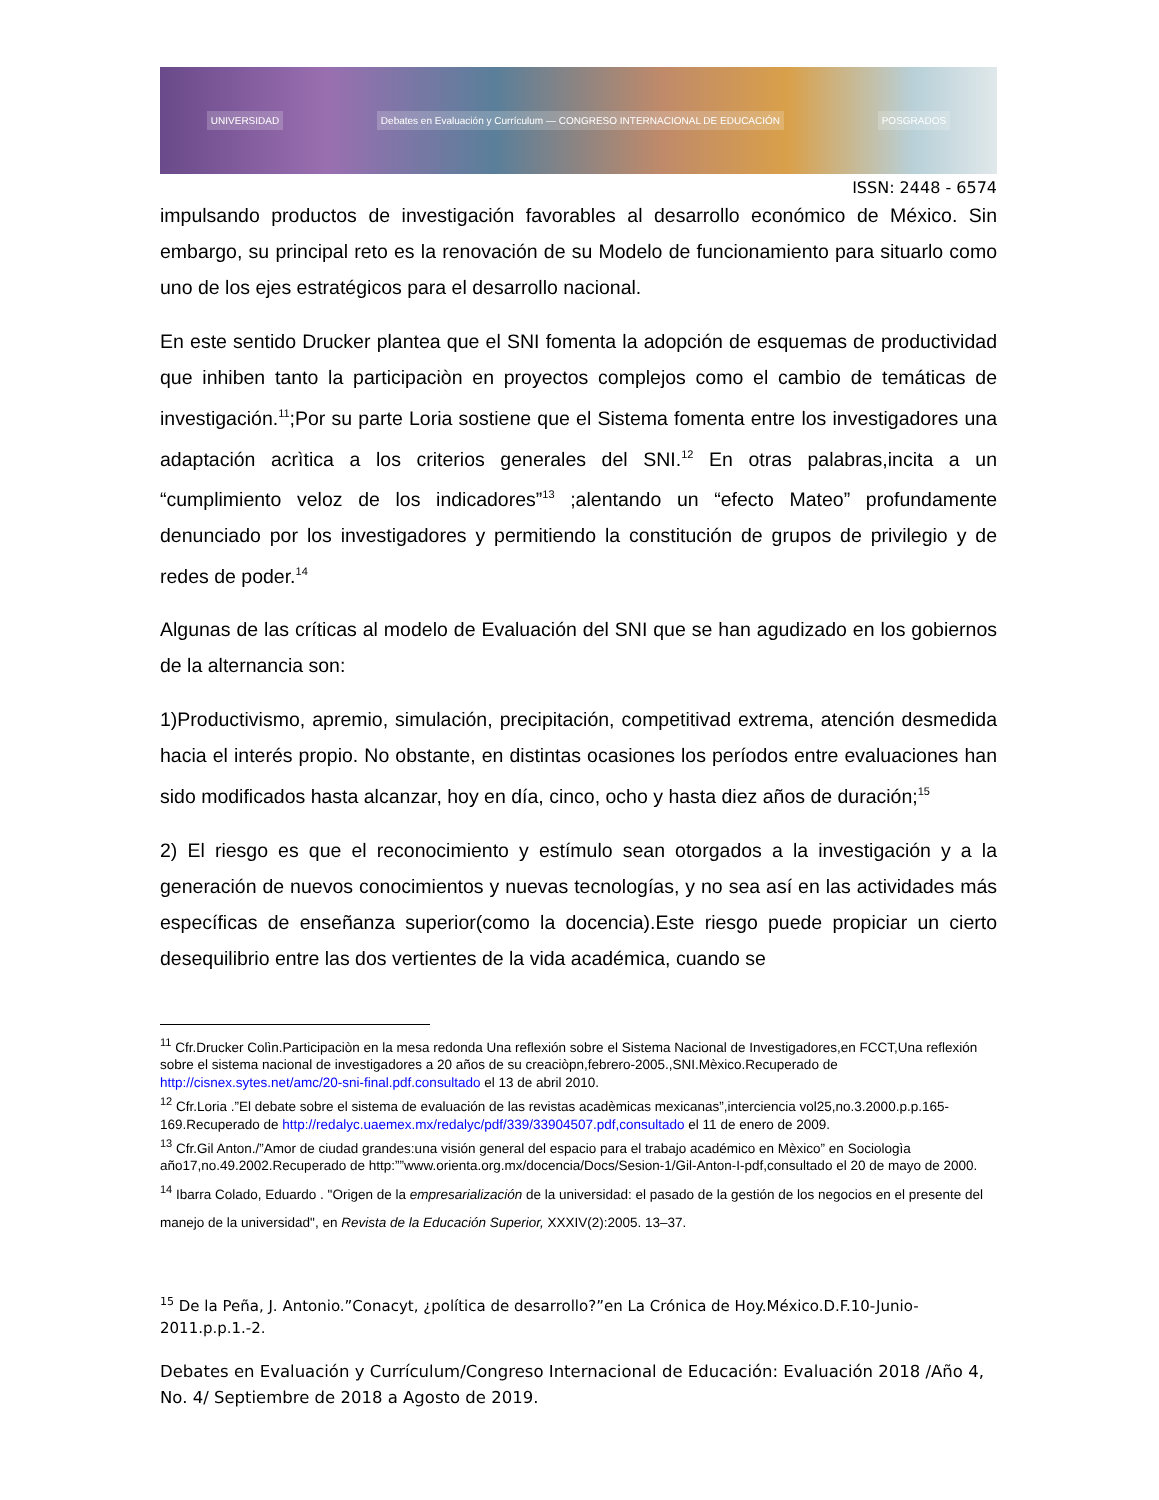UNIVERSIDAD Debates en Evaluación y Currículum — CONGRESO INTERNACIONAL DE EDUCACIÓN POSGRADOS
ISSN: 2448 - 6574
impulsando productos de investigación favorables al desarrollo económico de México. Sin embargo, su principal reto es la renovación de su Modelo de funcionamiento para situarlo como uno de los ejes estratégicos para el desarrollo nacional.
En este sentido Drucker plantea que el SNI fomenta la adopción de esquemas de productividad que inhiben tanto la participaciòn en proyectos complejos como el cambio de temáticas de investigación.<sup>11</sup>;Por su parte Loria sostiene que el Sistema fomenta entre los investigadores una adaptación acrìtica a los criterios generales del SNI.<sup>12</sup> En otras palabras,incita a un “cumplimiento veloz de los indicadores”<sup>13</sup> ;alentando un “efecto Mateo” profundamente denunciado por los investigadores y permitiendo la constitución de grupos de privilegio y de redes de poder.<sup>14</sup>
Algunas de las críticas al modelo de Evaluación del SNI que se han agudizado en los gobiernos de la alternancia son:
1)Productivismo, apremio, simulación, precipitación, competitivad extrema, atención desmedida hacia el interés propio. No obstante, en distintas ocasiones los períodos entre evaluaciones han sido modificados hasta alcanzar, hoy en día, cinco, ocho y hasta diez años de duración;<sup>15</sup>
2) El riesgo es que el reconocimiento y estímulo sean otorgados a la investigación y a la generación de nuevos conocimientos y nuevas tecnologías, y no sea así en las actividades más específicas de enseñanza superior(como la docencia).Este riesgo puede propiciar un cierto desequilibrio entre las dos vertientes de la vida académica, cuando se
<sup>11</sup> Cfr.Drucker Colìn.Participaciòn en la mesa redonda Una reflexión sobre el Sistema Nacional de Investigadores,en FCCT,Una reflexión sobre el sistema nacional de investigadores a 20 años de su creaciòpn,febrero-2005.,SNI.Mèxico.Recuperado de http://cisnex.sytes.net/amc/20-sni-final.pdf.consultado el 13 de abril 2010.
<sup>12</sup> Cfr.Loria .”El debate sobre el sistema de evaluación de las revistas acadèmicas mexicanas”,interciencia vol25,no.3.2000.p.p.165-169.Recuperado de http://redalyc.uaemex.mx/redalyc/pdf/339/33904507.pdf,consultado el 11 de enero de 2009.
<sup>13</sup> Cfr.Gil Anton./”Amor de ciudad grandes:una visión general del espacio para el trabajo académico en Mèxico” en Sociologìa año17,no.49.2002.Recuperado de http:””www.orienta.org.mx/docencia/Docs/Sesion-1/Gil-Anton-I-pdf,consultado el 20 de mayo de 2000.
<sup>14</sup> Ibarra Colado, Eduardo . "Origen de la empresarialización de la universidad: el pasado de la gestión de los negocios en el presente del manejo de la universidad", en Revista de la Educación Superior, XXXIV(2):2005. 13–37.
<sup>15</sup> De la Peña, J. Antonio.”Conacyt, ¿política de desarrollo?”en La Crónica de Hoy.México.D.F.10-Junio-2011.p.p.1.-2.
Debates en Evaluación y Currículum/Congreso Internacional de Educación: Evaluación 2018 /Año 4, No. 4/ Septiembre de 2018 a Agosto de 2019.